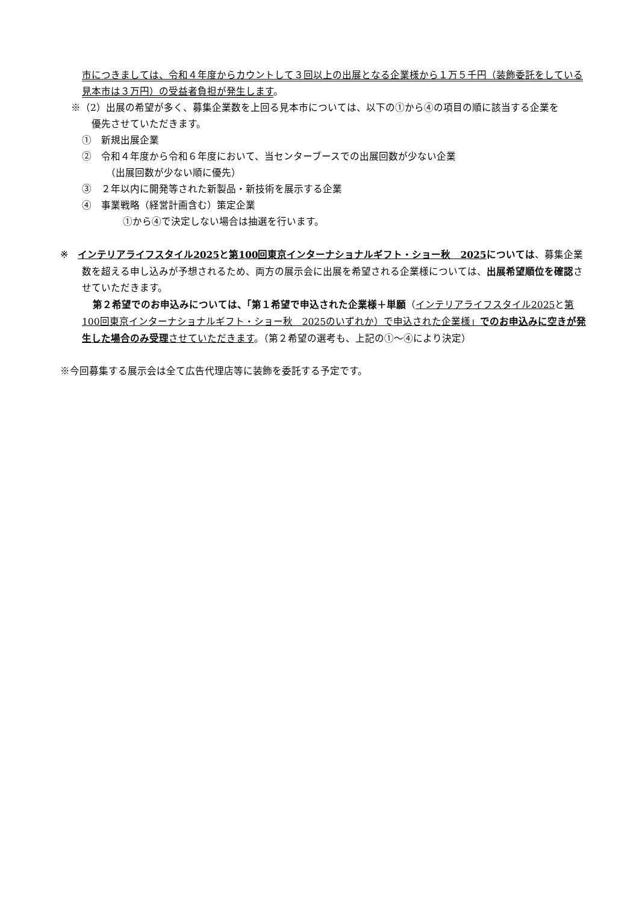市につきましては、令和４年度からカウントして３回以上の出展となる企業様から１万５千円（装飾委託をしている見本市は３万円）の受益者負担が発生します。
※（2）出展の希望が多く、募集企業数を上回る見本市については、以下の①から④の項目の順に該当する企業を
優先させていただきます。
①　新規出展企業
②　令和４年度から令和６年度において、当センターブースでの出展回数が少ない企業
（出展回数が少ない順に優先）
③　２年以内に開発等された新製品・新技術を展示する企業
④　事業戦略（経営計画含む）策定企業
①から④で決定しない場合は抽選を行います。
※　インテリアライフスタイル2025 と第100回東京インターナショナルギフト・ショー秋　2025 については、募集企業数を超える申し込みが予想されるため、両方の展示会に出展を希望される企業様については、出展希望順位を確認させていただきます。
第２希望でのお申込みについては、「第１希望で申込された企業様＋単願（インテリアライフスタイル2025と第100回東京インターナショナルギフト・ショー秋　2025のいずれか）で申込された企業様」でのお申込みに空きが発生した場合のみ受理 させていただきます。（第２希望の選考も、上記の①～④により決定）
※今回募集する展示会は全て広告代理店等に装飾を委託する予定です。